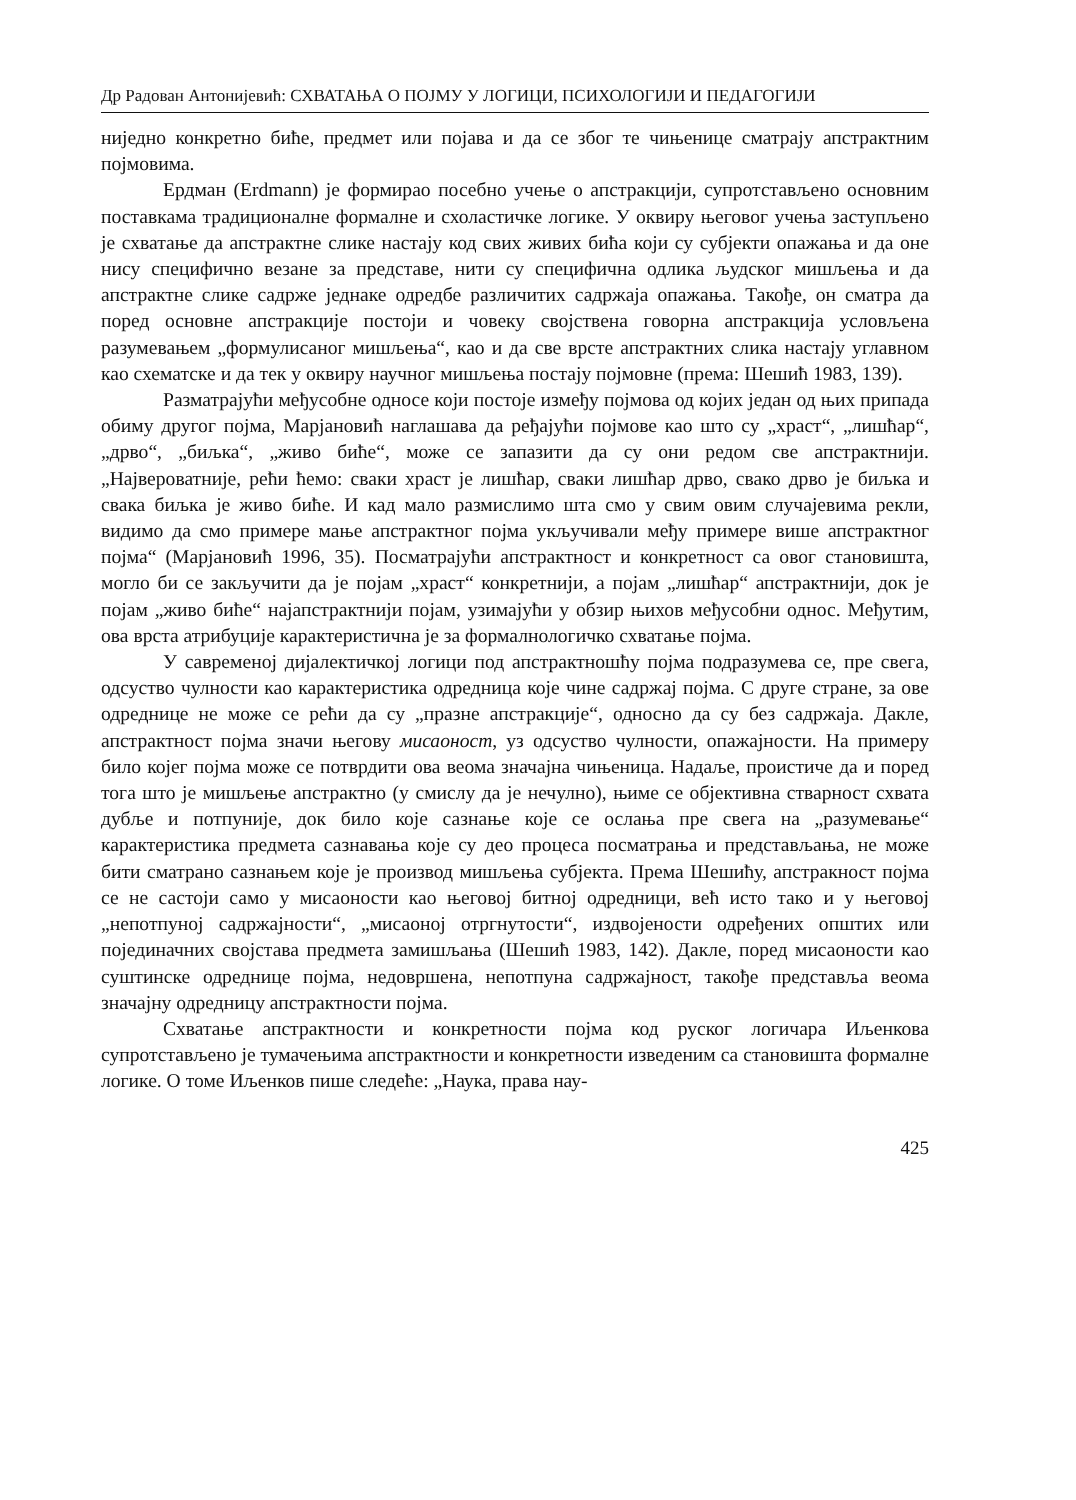Др Радован Антонијевић: СХВАТАЊА О ПОЈМУ У ЛОГИЦИ, ПСИХОЛОГИЈИ И ПЕДАГОГИЈИ
ниједно конкретно биће, предмет или појава и да се због те чињенице сматрају апстрактним појмовима.
Ердман (Erdmann) је формирао посебно учење о апстракцији, супрот­стављено основним поставкама традиционалне формалне и схоластичке логике. У оквиру његовог учења заступљено је схватање да апстрактне слике настају код свих живих бића који су субјекти опажања и да оне нису специфично везане за представе, нити су специфична одлика људског мишљења и да апстрактне слике садрже једнаке одредбе различитих садржаја опажања. Такође, он сматра да поред основне апстракције постоји и човеку својствена говорна апстракција условљена разумевањем „формулисаног мишљења“, као и да све врсте апстракт­них слика настају углавном као схематске и да тек у оквиру научног мишљења постају појмовне (према: Шешић 1983, 139).
Разматрајући међусобне односе који постоје између појмова од којих један од њих припада обиму другог појма, Марјановић наглашава да ређајући појмове као што су „храст“, „лишћар“, „дрво“, „биљка“, „живо биће“, може се запазити да су они редом све апстрактнији. „Највероватније, рећи ћемо: сваки храст је лишћар, сваки лишћар дрво, свако дрво је биљка и свака биљка је живо биће. И кад мало размислимо шта смо у свим овим случајевима рекли, видимо да смо примере мање апстрактног појма укључивали међу примере више апстрактног појма“ (Марјановић 1996, 35). Посматрајући апстрактност и конкретност са овог становишта, могло би се закључити да је појам „храст“ конкретнији, а појам „лишћар“ апстрактнији, док је појам „живо биће“ најапстрактнији појам, узи­мајући у обзир њихов међусобни однос. Међутим, ова врста атрибуције каракте­ристична је за формалнологичко схватање појма.
У савременој дијалектичкој логици под апстрактношћу појма подразумева се, пре свега, одсуство чулности као карактеристика одредница које чине садржај појма. С друге стране, за ове одреднице не може се рећи да су „празне апстрак­ције“, односно да су без садржаја. Дакле, апстрактност појма значи његову миса­оност, уз одсуство чулности, опажајности. На примеру било којег појма може се потврдити ова веома значајна чињеница. Надаље, проистиче да и поред тога што је мишљење апстрактно (у смислу да је нечулно), њиме се објективна стварност схвата дубље и потпуније, док било које сазнање које се ослања пре свега на „ра­зумевање“ карактеристика предмета сазнавања које су део процеса посматрања и представљања, не може бити сматрано сазнањем које је производ мишљења субјекта. Према Шешићу, апстракност појма се не састоји само у мисаоности као његовој битној одредници, већ исто тако и у његовој „непотпуној садржајности“, „мисаоној отргнутости“, издвојености одређених општих или појединачних својстава предмета замишљања (Шешић 1983, 142). Дакле, поред мисаоности као суштинске одреднице појма, недовршена, непотпуна садржајност, такође представља веома значајну одредницу апстрактности појма.
Схватање апстрактности и конкретности појма код руског логичара Иљен­кова супротстављено је тумачењима апстрактности и конкретности изведеним са становишта формалне логике. О томе Иљенков пише следеће: „Наука, права нау-
425